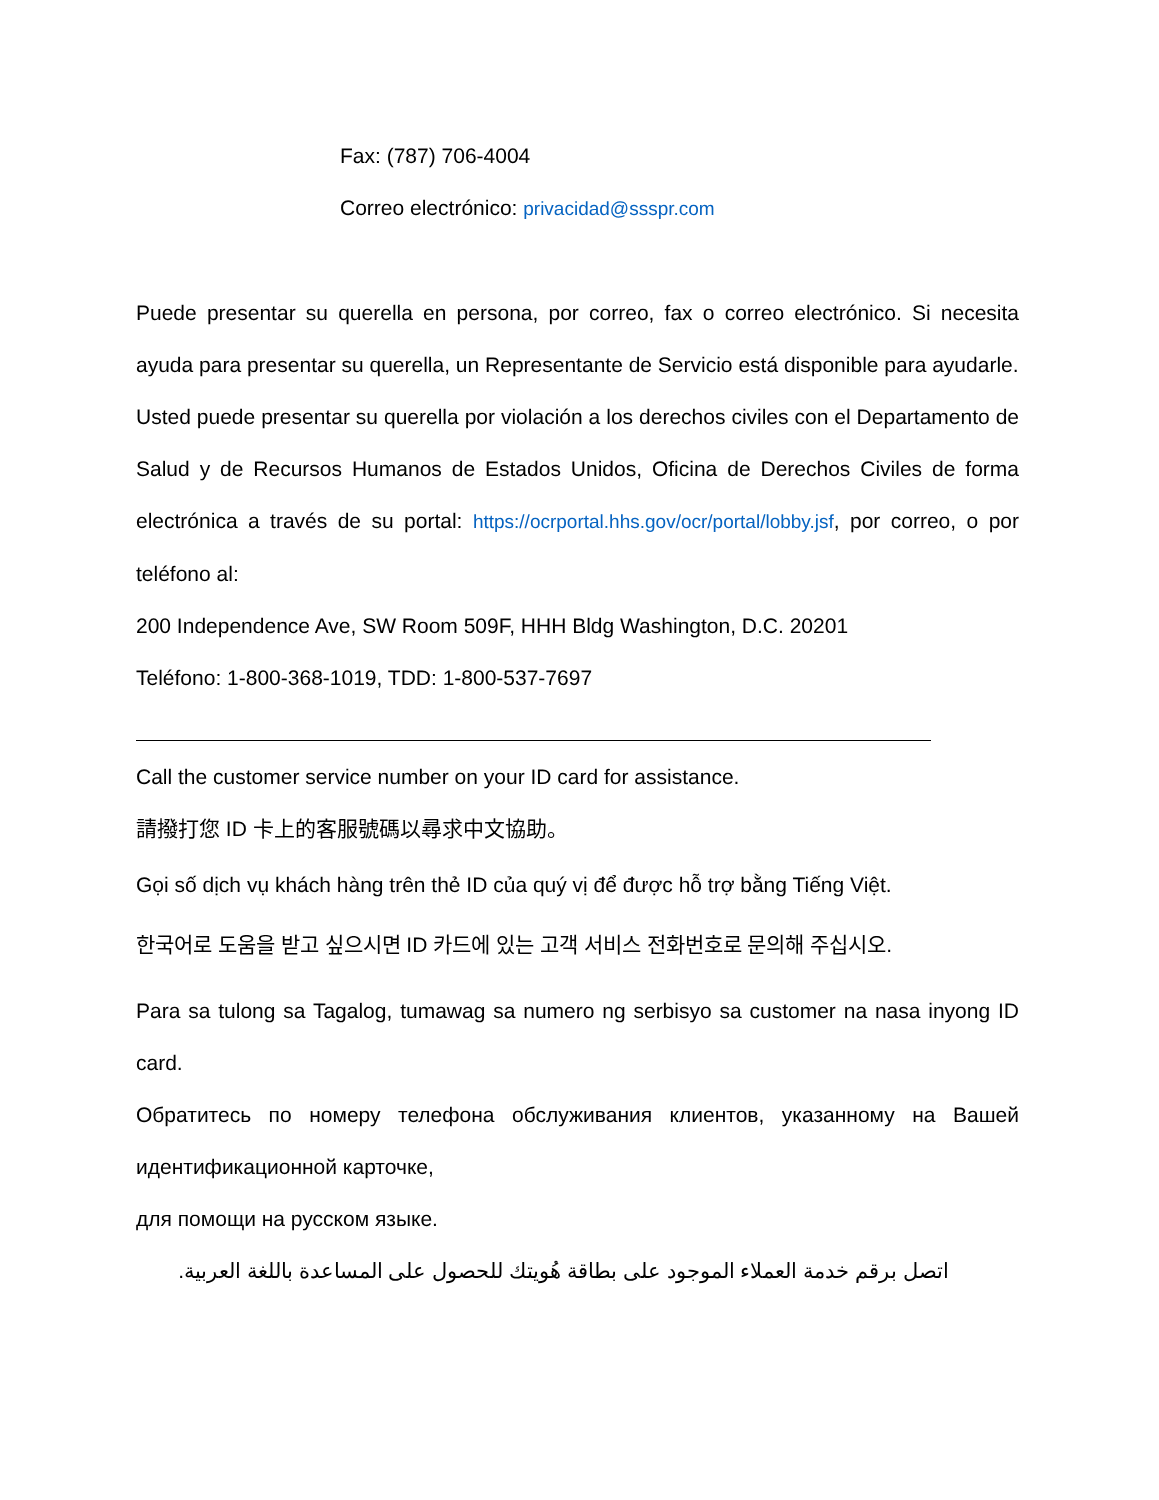Fax: (787) 706-4004
Correo electrónico: privacidad@ssspr.com
Puede presentar su querella en persona, por correo, fax o correo electrónico. Si necesita ayuda para presentar su querella, un Representante de Servicio está disponible para ayudarle.
Usted puede presentar su querella por violación a los derechos civiles con el Departamento de Salud y de Recursos Humanos de Estados Unidos, Oficina de Derechos Civiles de forma electrónica a través de su portal: https://ocrportal.hhs.gov/ocr/portal/lobby.jsf, por correo, o por teléfono al:
200 Independence Ave, SW Room 509F, HHH Bldg Washington, D.C. 20201
Teléfono: 1-800-368-1019, TDD: 1-800-537-7697
Call the customer service number on your ID card for assistance.
請撥打您 ID 卡上的客服號碼以尋求中文協助。
Gọi số dịch vụ khách hàng trên thẻ ID của quý vị để được hỗ trợ bằng Tiếng Việt.
한국어로 도움을 받고 싶으시면 ID 카드에 있는 고객 서비스 전화번호로 문의해 주십시오.
Para sa tulong sa Tagalog, tumawag sa numero ng serbisyo sa customer na nasa inyong ID card.
Обратитесь по номеру телефона обслуживания клиентов, указанному на Вашей идентификационной карточке,
для помощи на русском языке.
اتصل برقم خدمة العملاء الموجود على بطاقة هُويتك للحصول على المساعدة باللغة العربية.